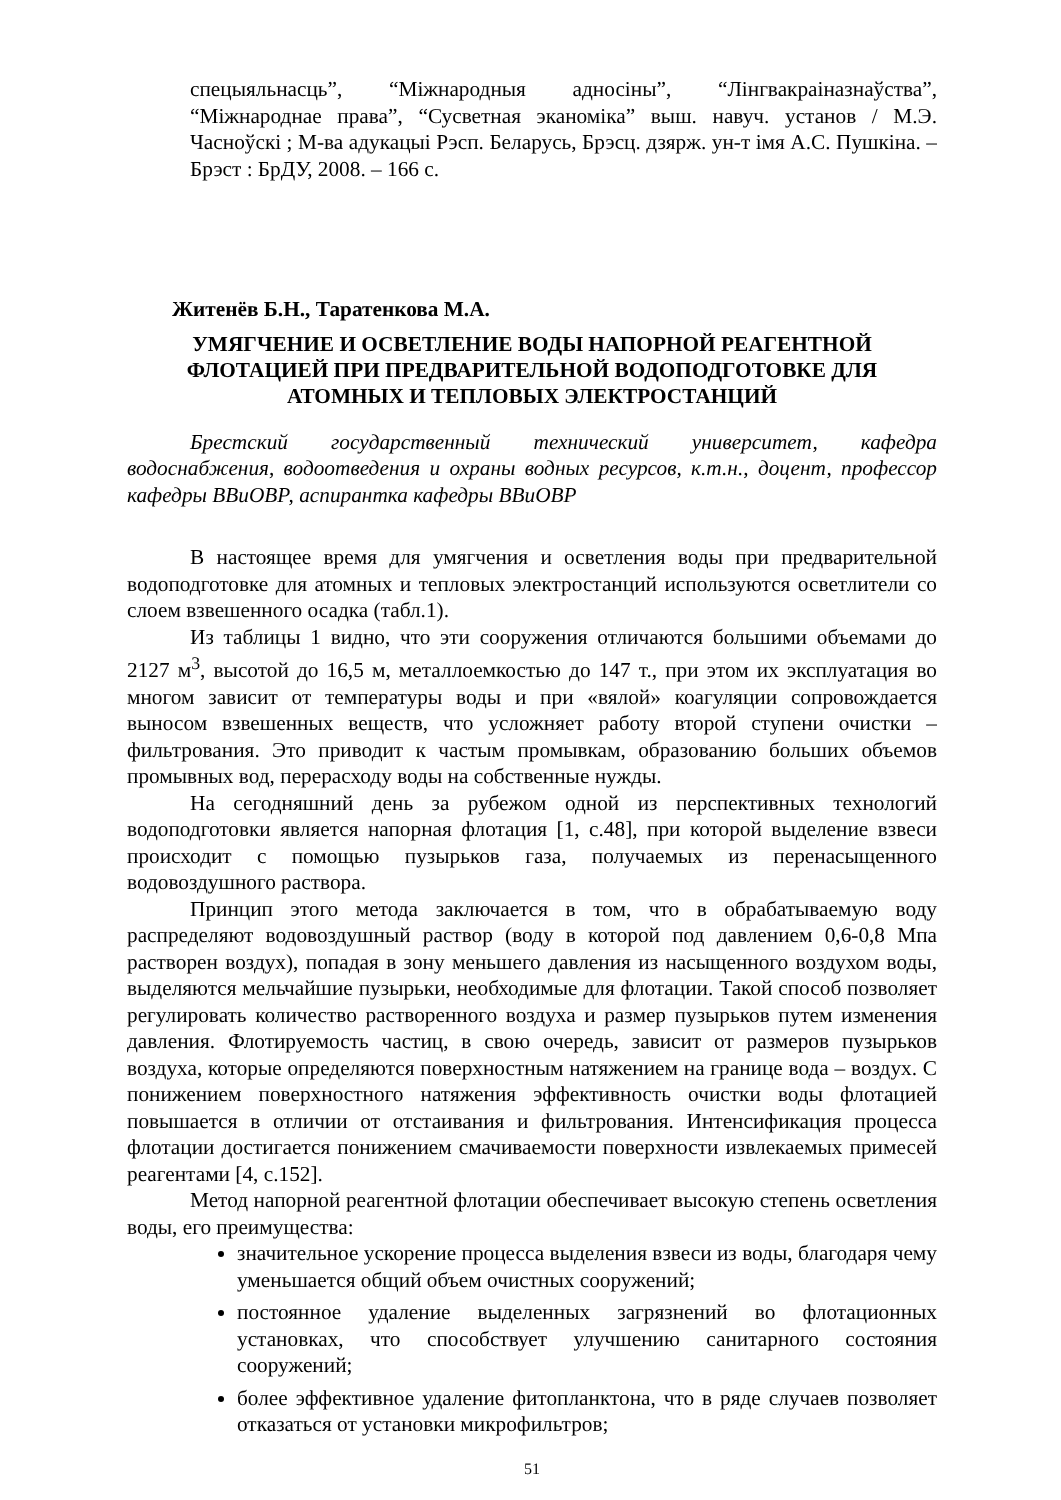спецыяльнасць”, “Міжнародныя адносіны”, “Лінгвакраіназнаўства”, “Міжнароднае права”, “Сусветная эканоміка” выш. навуч. установ / М.Э. Часноўскі ; М-ва адукацыі Рэсп. Беларусь, Брэсц. дзярж. ун-т імя А.С. Пушкіна. – Брэст : БрДУ, 2008. – 166 с.
Житенёв Б.Н., Таратенкова М.А.
УМЯГЧЕНИЕ И ОСВЕТЛЕНИЕ ВОДЫ НАПОРНОЙ РЕАГЕНТНОЙ ФЛОТАЦИЕЙ ПРИ ПРЕДВАРИТЕЛЬНОЙ ВОДОПОДГОТОВКЕ ДЛЯ АТОМНЫХ И ТЕПЛОВЫХ ЭЛЕКТРОСТАНЦИЙ
Брестский государственный технический университет, кафедра водоснабжения, водоотведения и охраны водных ресурсов, к.т.н., доцент, профессор кафедры ВВиОВР, аспирантка кафедры ВВиОВР
В настоящее время для умягчения и осветления воды при предварительной водоподготовке для атомных и тепловых электростанций используются осветлители со слоем взвешенного осадка (табл.1).
Из таблицы 1 видно, что эти сооружения отличаются большими объемами до 2127 м<sup>3</sup>, высотой до 16,5 м, металлоемкостью до 147 т., при этом их эксплуатация во многом зависит от температуры воды и при «вялой» коагуляции сопровождается выносом взвешенных веществ, что усложняет работу второй ступени очистки – фильтрования. Это приводит к частым промывкам, образованию больших объемов промывных вод, перерасходу воды на собственные нужды.
На сегодняшний день за рубежом одной из перспективных технологий водоподготовки является напорная флотация [1, с.48], при которой выделение взвеси происходит с помощью пузырьков газа, получаемых из перенасыщенного водовоздушного раствора.
Принцип этого метода заключается в том, что в обрабатываемую воду распределяют водовоздушный раствор (воду в которой под давлением 0,6-0,8 Мпа растворен воздух), попадая в зону меньшего давления из насыщенного воздухом воды, выделяются мельчайшие пузырьки, необходимые для флотации. Такой способ позволяет регулировать количество растворенного воздуха и размер пузырьков путем изменения давления. Флотируемость частиц, в свою очередь, зависит от размеров пузырьков воздуха, которые определяются поверхностным натяжением на границе вода – воздух. С понижением поверхностного натяжения эффективность очистки воды флотацией повышается в отличии от отстаивания и фильтрования. Интенсификация процесса флотации достигается понижением смачиваемости поверхности извлекаемых примесей реагентами [4, с.152].
Метод напорной реагентной флотации обеспечивает высокую степень осветления воды, его преимущества:
значительное ускорение процесса выделения взвеси из воды, благодаря чему уменьшается общий объем очистных сооружений;
постоянное удаление выделенных загрязнений во флотационных установках, что способствует улучшению санитарного состояния сооружений;
более эффективное удаление фитопланктона, что в ряде случаев позволяет отказаться от установки микрофильтров;
51